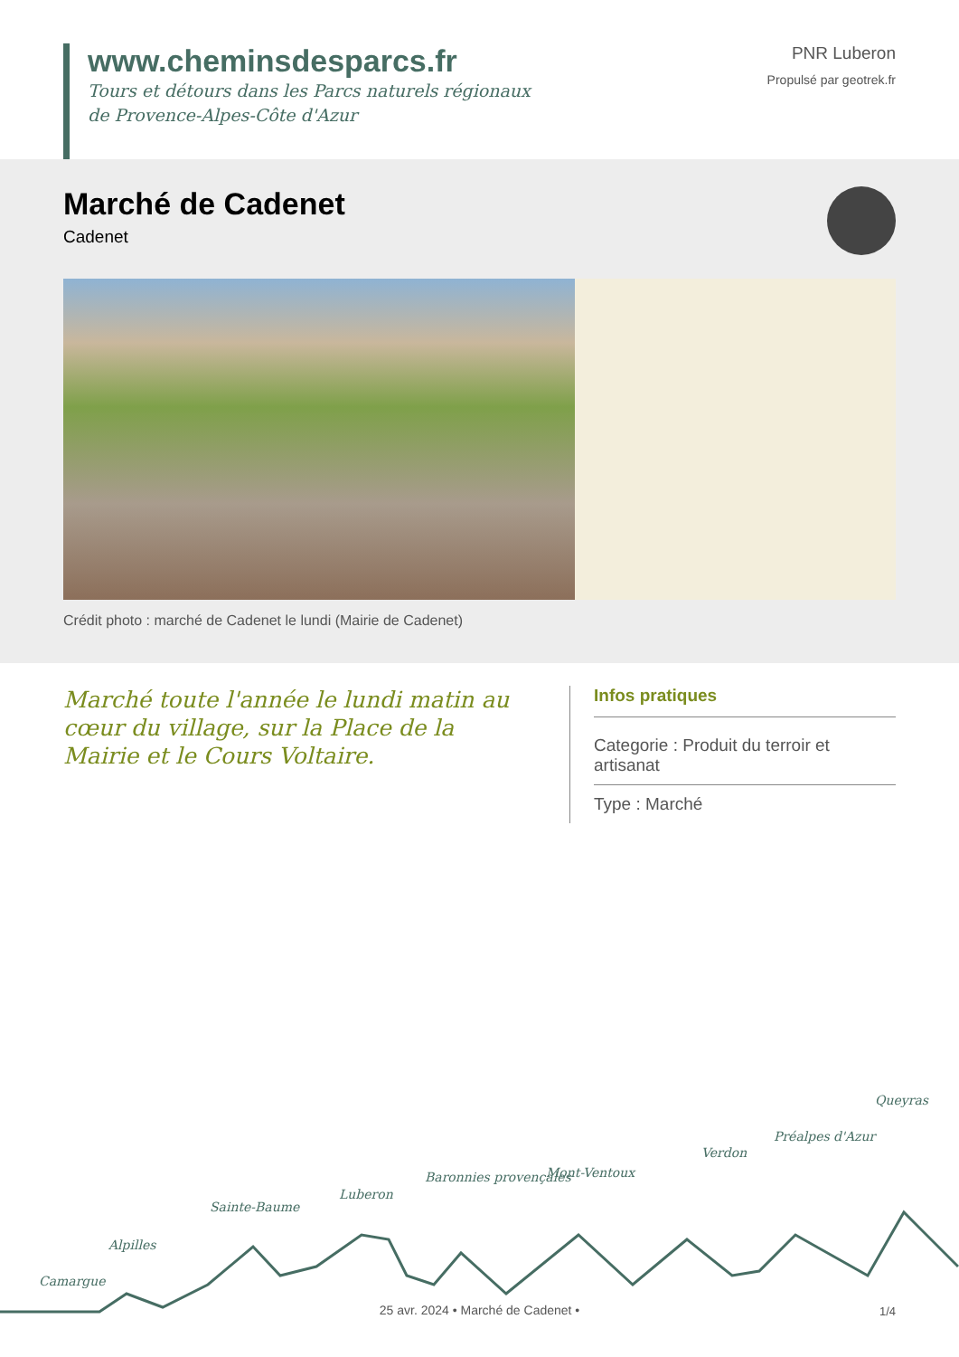www.cheminsdesparcs.fr
Tours et détours dans les Parcs naturels régionaux
de Provence-Alpes-Côte d'Azur
PNR Luberon
Propulsé par geotrek.fr
Marché de Cadenet
Cadenet
Crédit photo : marché de Cadenet le lundi (Mairie de Cadenet)
Marché toute l'année le lundi matin au cœur du village, sur la Place de la Mairie et le Cours Voltaire.
Infos pratiques
Categorie : Produit du terroir et artisanat
Type : Marché
Camargue
Alpilles
Sainte-Baume
Luberon
Baronnies provençales Mont-Ventoux
Verdon
Préalpes d'Azur
Queyras
25 avr. 2024 • Marché de Cadenet •
1/4